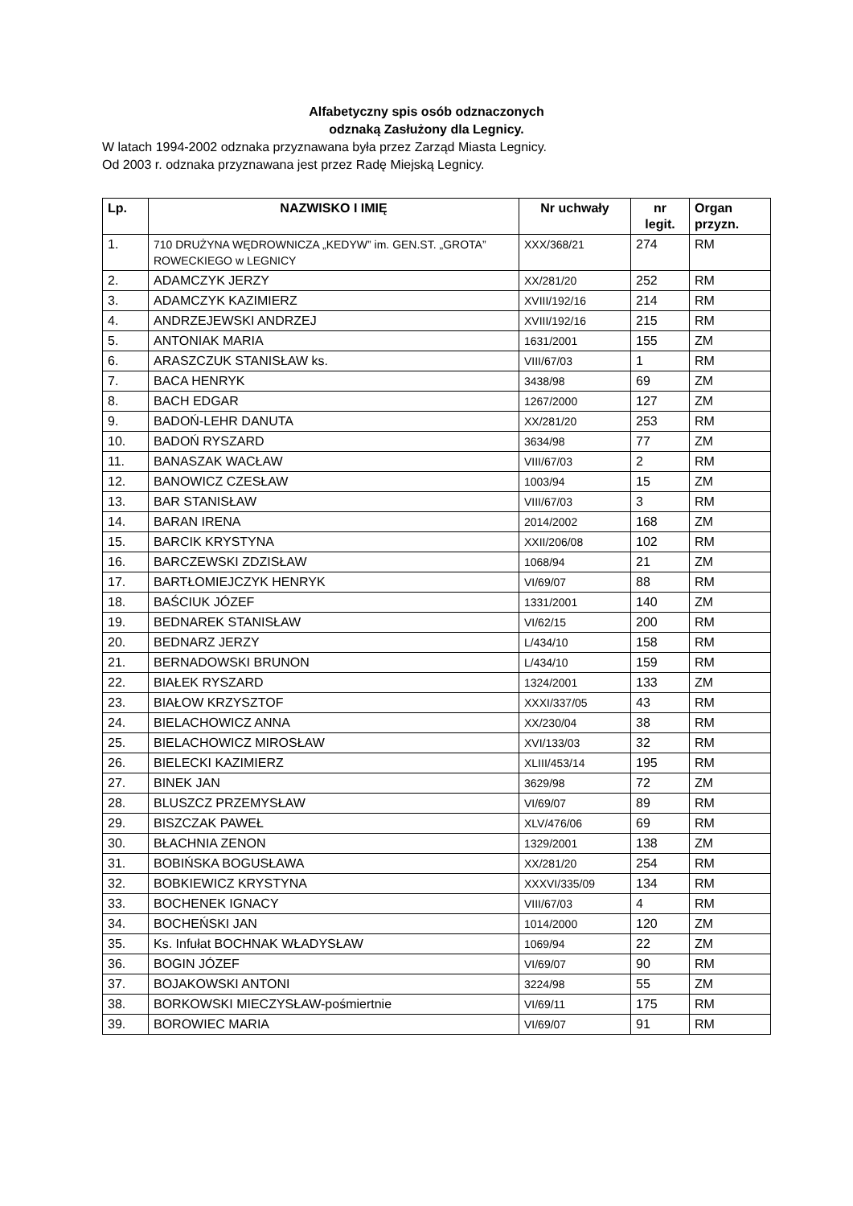Alfabetyczny spis osób odznaczonych
odznaką Zasłużony dla Legnicy.
W latach 1994-2002 odznaka przyznawana była przez Zarząd Miasta Legnicy.
Od 2003 r. odznaka przyznawana jest przez Radę Miejską Legnicy.
| Lp. | NAZWISKO I IMIĘ | Nr uchwały | nr legit. | Organ przyzn. |
| --- | --- | --- | --- | --- |
| 1. | 710 DRUŻYNA WĘDROWNICZA „KEDYW” im. GEN.ST. „GROTA” ROWECKIEGO w LEGNICY | XXX/368/21 | 274 | RM |
| 2. | ADAMCZYK JERZY | XX/281/20 | 252 | RM |
| 3. | ADAMCZYK KAZIMIERZ | XVIII/192/16 | 214 | RM |
| 4. | ANDRZEJEWSKI ANDRZEJ | XVIII/192/16 | 215 | RM |
| 5. | ANTONIAK MARIA | 1631/2001 | 155 | ZM |
| 6. | ARASZCZUK STANISŁAW ks. | VIII/67/03 | 1 | RM |
| 7. | BACA HENRYK | 3438/98 | 69 | ZM |
| 8. | BACH EDGAR | 1267/2000 | 127 | ZM |
| 9. | BADOŃ-LEHR DANUTA | XX/281/20 | 253 | RM |
| 10. | BADOŃ RYSZARD | 3634/98 | 77 | ZM |
| 11. | BANASZAK WACŁAW | VIII/67/03 | 2 | RM |
| 12. | BANOWICZ CZESŁAW | 1003/94 | 15 | ZM |
| 13. | BAR STANISŁAW | VIII/67/03 | 3 | RM |
| 14. | BARAN IRENA | 2014/2002 | 168 | ZM |
| 15. | BARCIK KRYSTYNA | XXII/206/08 | 102 | RM |
| 16. | BARCZEWSKI ZDZISŁAW | 1068/94 | 21 | ZM |
| 17. | BARTŁOMIEJCZYK HENRYK | VI/69/07 | 88 | RM |
| 18. | BAŚCIUK JÓZEF | 1331/2001 | 140 | ZM |
| 19. | BEDNAREK STANISŁAW | VI/62/15 | 200 | RM |
| 20. | BEDNARZ JERZY | L/434/10 | 158 | RM |
| 21. | BERNADOWSKI BRUNON | L/434/10 | 159 | RM |
| 22. | BIAŁEK RYSZARD | 1324/2001 | 133 | ZM |
| 23. | BIAŁOW KRZYSZTOF | XXXI/337/05 | 43 | RM |
| 24. | BIELACHOWICZ ANNA | XX/230/04 | 38 | RM |
| 25. | BIELACHOWICZ MIROSŁAW | XVI/133/03 | 32 | RM |
| 26. | BIELECKI KAZIMIERZ | XLIII/453/14 | 195 | RM |
| 27. | BINEK JAN | 3629/98 | 72 | ZM |
| 28. | BLUSZCZ PRZEMYSŁAW | VI/69/07 | 89 | RM |
| 29. | BISZCZAK PAWEŁ | XLV/476/06 | 69 | RM |
| 30. | BŁACHNIA ZENON | 1329/2001 | 138 | ZM |
| 31. | BOBIŃSKA BOGUSŁAWA | XX/281/20 | 254 | RM |
| 32. | BOBKIEWICZ KRYSTYNA | XXXVI/335/09 | 134 | RM |
| 33. | BOCHENEK IGNACY | VIII/67/03 | 4 | RM |
| 34. | BOCHEŃSKI JAN | 1014/2000 | 120 | ZM |
| 35. | Ks. Infułat BOCHNAK WŁADYSŁAW | 1069/94 | 22 | ZM |
| 36. | BOGIN JÓZEF | VI/69/07 | 90 | RM |
| 37. | BOJAKOWSKI ANTONI | 3224/98 | 55 | ZM |
| 38. | BORKOWSKI MIECZYSŁAW-pośmiertnie | VI/69/11 | 175 | RM |
| 39. | BOROWIEC MARIA | VI/69/07 | 91 | RM |